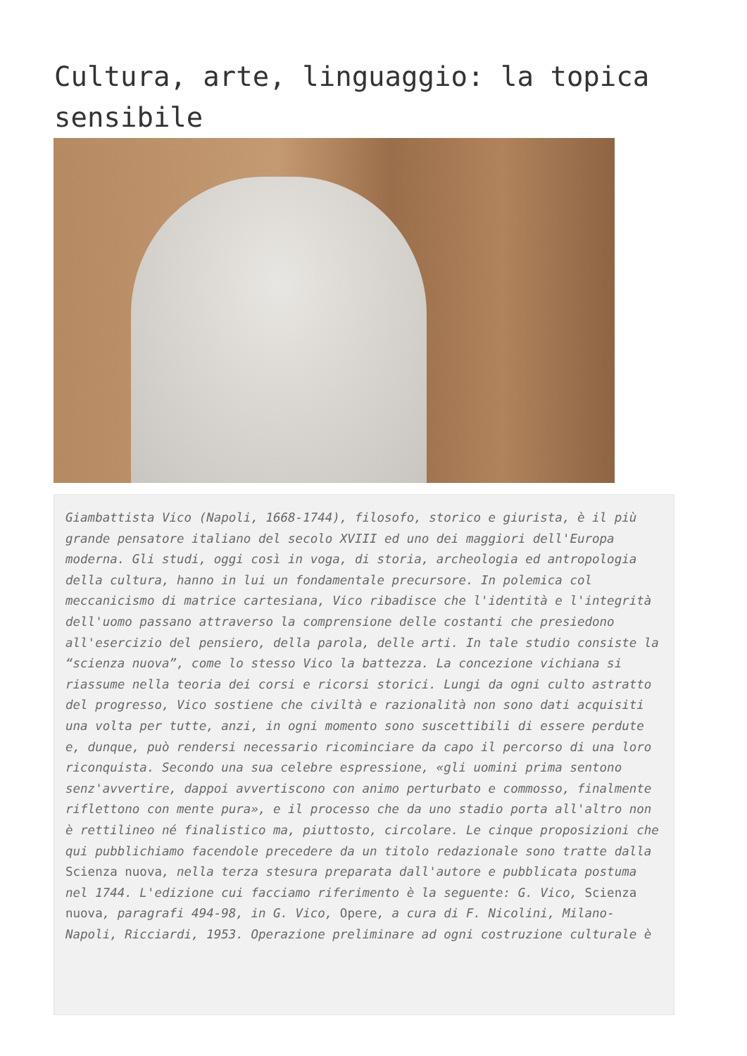Cultura, arte, linguaggio: la topica sensibile
Giambattista Vico (Napoli, 1668-1744), filosofo, storico e giurista, è il più grande pensatore italiano del secolo XVIII ed uno dei maggiori dell'Europa moderna. Gli studi, oggi così in voga, di storia, archeologia ed antropologia della cultura, hanno in lui un fondamentale precursore. In polemica col meccanicismo di matrice cartesiana, Vico ribadisce che l'identità e l'integrità dell'uomo passano attraverso la comprensione delle costanti che presiedono all'esercizio del pensiero, della parola, delle arti. In tale studio consiste la “scienza nuova”, come lo stesso Vico la battezza. La concezione vichiana si riassume nella teoria dei corsi e ricorsi storici. Lungi da ogni culto astratto del progresso, Vico sostiene che civiltà e razionalità non sono dati acquisiti una volta per tutte, anzi, in ogni momento sono suscettibili di essere perdute e, dunque, può rendersi necessario ricominciare da capo il percorso di una loro riconquista. Secondo una sua celebre espressione, «gli uomini prima sentono senz'avvertire, dappoi avvertiscono con animo perturbato e commosso, finalmente riflettono con mente pura», e il processo che da uno stadio porta all'altro non è rettilineo né finalistico ma, piuttosto, circolare. Le cinque proposizioni che qui pubblichiamo facendole precedere da un titolo redazionale sono tratte dalla Scienza nuova, nella terza stesura preparata dall'autore e pubblicata postuma nel 1744. L'edizione cui facciamo riferimento è la seguente: G. Vico, Scienza nuova, paragrafi 494-98, in G. Vico, Opere, a cura di F. Nicolini, Milano-Napoli, Ricciardi, 1953. Operazione preliminare ad ogni costruzione culturale è